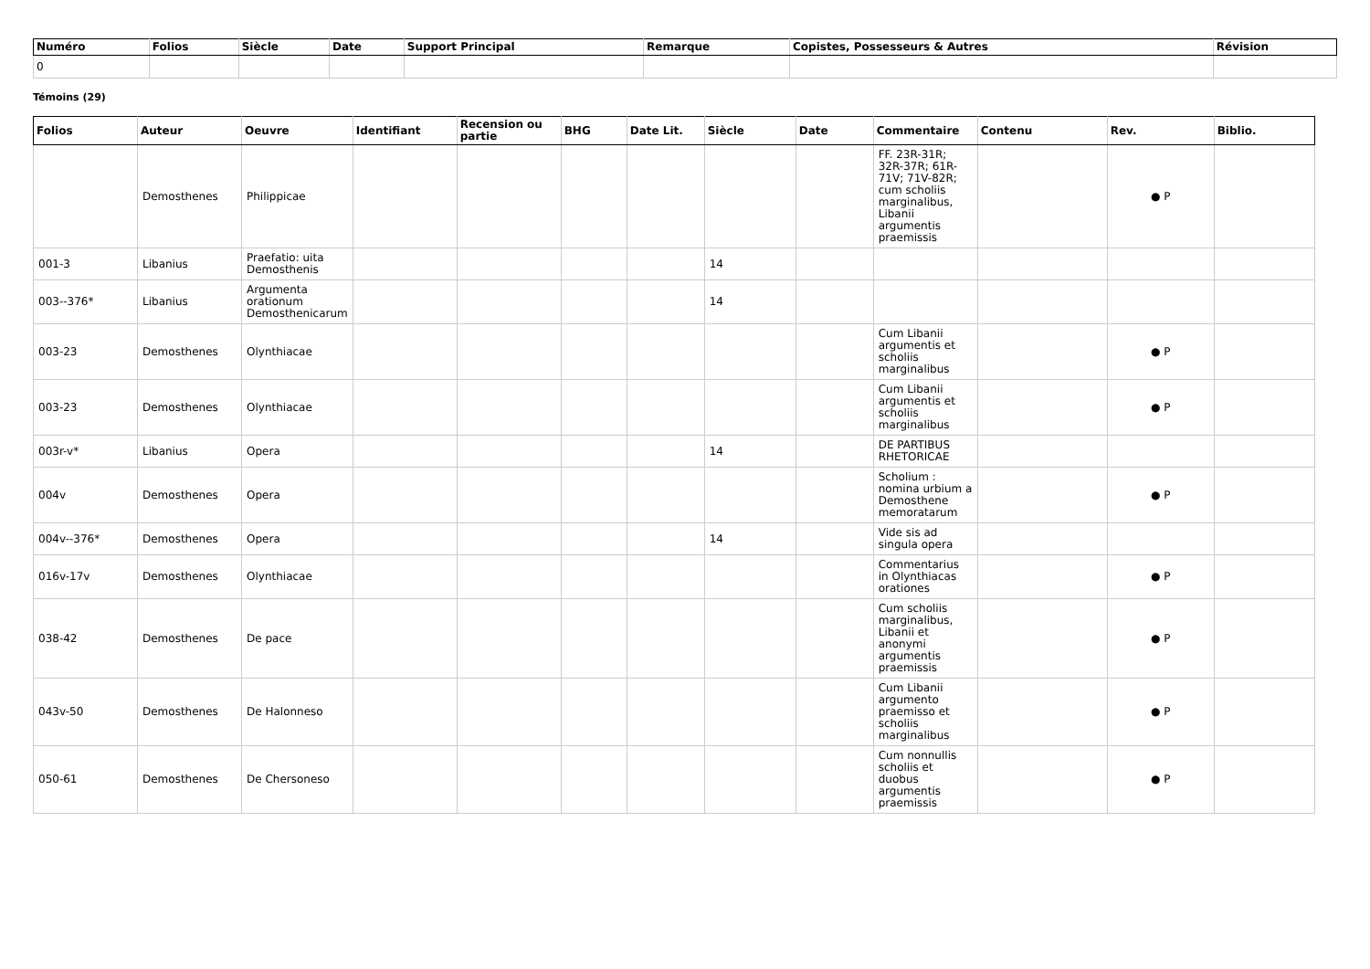| Numéro | Folios | Siècle | Date | Support Principal | Remarque | Copistes, Possesseurs & Autres | Révision |
| --- | --- | --- | --- | --- | --- | --- | --- |
| 0 | | | | | | | |
Témoins (29)
| Folios | Auteur | Oeuvre | Identifiant | Recension ou partie | BHG | Date Lit. | Siècle | Date | Commentaire | Contenu | Rev. | Biblio. |
| --- | --- | --- | --- | --- | --- | --- | --- | --- | --- | --- | --- | --- |
| | Demosthenes | Philippicae | | | | | | | FF. 23R-31R; 32R-37R; 61R-71V; 71V-82R; cum scholiis marginalibus, Libanii argumentis praemissis | | ● P | |
| 001-3 | Libanius | Praefatio: uita Demosthenis | | | | | 14 | | | | | |
| 003--376* | Libanius | Argumenta orationum Demosthenicarum | | | | | 14 | | | | | |
| 003-23 | Demosthenes | Olynthiacae | | | | | | | Cum Libanii argumentis et scholiis marginalibus | | ● P | |
| 003-23 | Demosthenes | Olynthiacae | | | | | | | Cum Libanii argumentis et scholiis marginalibus | | ● P | |
| 003r-v* | Libanius | Opera | | | | | 14 | | DE PARTIBUS RHETORICAE | | | |
| 004v | Demosthenes | Opera | | | | | | | Scholium : nomina urbium a Demosthene memoratarum | | ● P | |
| 004v--376* | Demosthenes | Opera | | | | | 14 | | Vide sis ad singula opera | | | |
| 016v-17v | Demosthenes | Olynthiacae | | | | | | | Commentarius in Olynthiacas orationes | | ● P | |
| 038-42 | Demosthenes | De pace | | | | | | | Cum scholiis marginalibus, Libanii et anonymi argumentis praemissis | | ● P | |
| 043v-50 | Demosthenes | De Halonneso | | | | | | | Cum Libanii argumento praemisso et scholiis marginalibus | | ● P | |
| 050-61 | Demosthenes | De Chersoneso | | | | | | | Cum nonnullis scholiis et duobus argumentis praemissis | | ● P | |